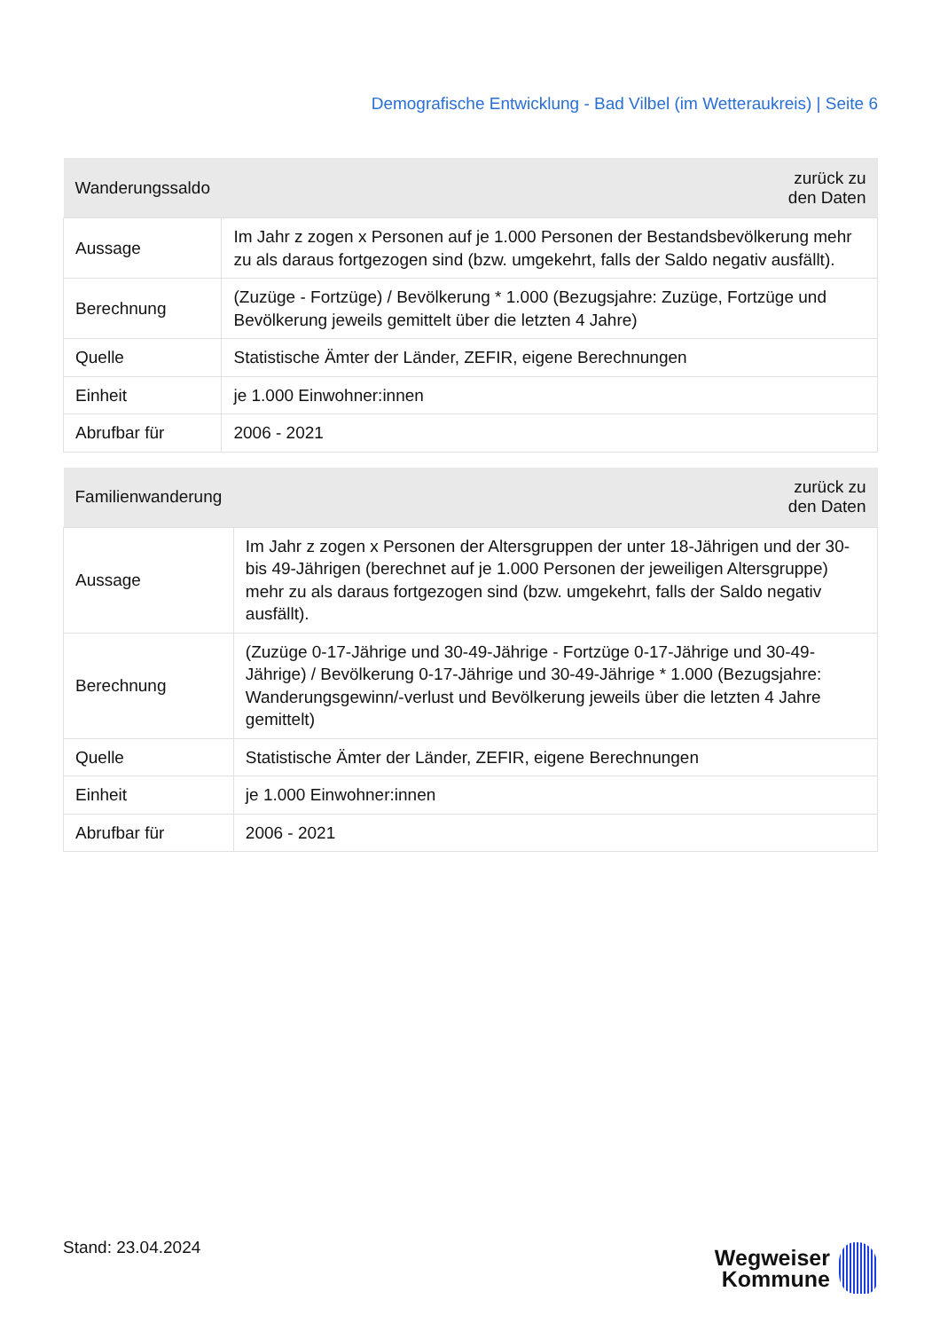Demografische Entwicklung - Bad Vilbel (im Wetteraukreis) | Seite 6
| Wanderungssaldo | zurück zu den Daten |
| --- | --- |
| Aussage | Im Jahr z zogen x Personen auf je 1.000 Personen der Bestandsbevölkerung mehr zu als daraus fortgezogen sind (bzw. umgekehrt, falls der Saldo negativ ausfällt). |
| Berechnung | (Zuzüge - Fortzüge) / Bevölkerung * 1.000 (Bezugsjahre: Zuzüge, Fortzüge und Bevölkerung jeweils gemittelt über die letzten 4 Jahre) |
| Quelle | Statistische Ämter der Länder, ZEFIR, eigene Berechnungen |
| Einheit | je 1.000 Einwohner:innen |
| Abrufbar für | 2006 - 2021 |
| Familienwanderung | zurück zu den Daten |
| --- | --- |
| Aussage | Im Jahr z zogen x Personen der Altersgruppen der unter 18-Jährigen und der 30- bis 49-Jährigen (berechnet auf je 1.000 Personen der jeweiligen Altersgruppe) mehr zu als daraus fortgezogen sind (bzw. umgekehrt, falls der Saldo negativ ausfällt). |
| Berechnung | (Zuzüge 0-17-Jährige und 30-49-Jährige - Fortzüge 0-17-Jährige und 30-49- Jährige) / Bevölkerung 0-17-Jährige und 30-49-Jährige * 1.000 (Bezugsjahre: Wanderungsgewinn/-verlust und Bevölkerung jeweils über die letzten 4 Jahre gemittelt) |
| Quelle | Statistische Ämter der Länder, ZEFIR, eigene Berechnungen |
| Einheit | je 1.000 Einwohner:innen |
| Abrufbar für | 2006 - 2021 |
Stand: 23.04.2024
Wegweiser
Kommune